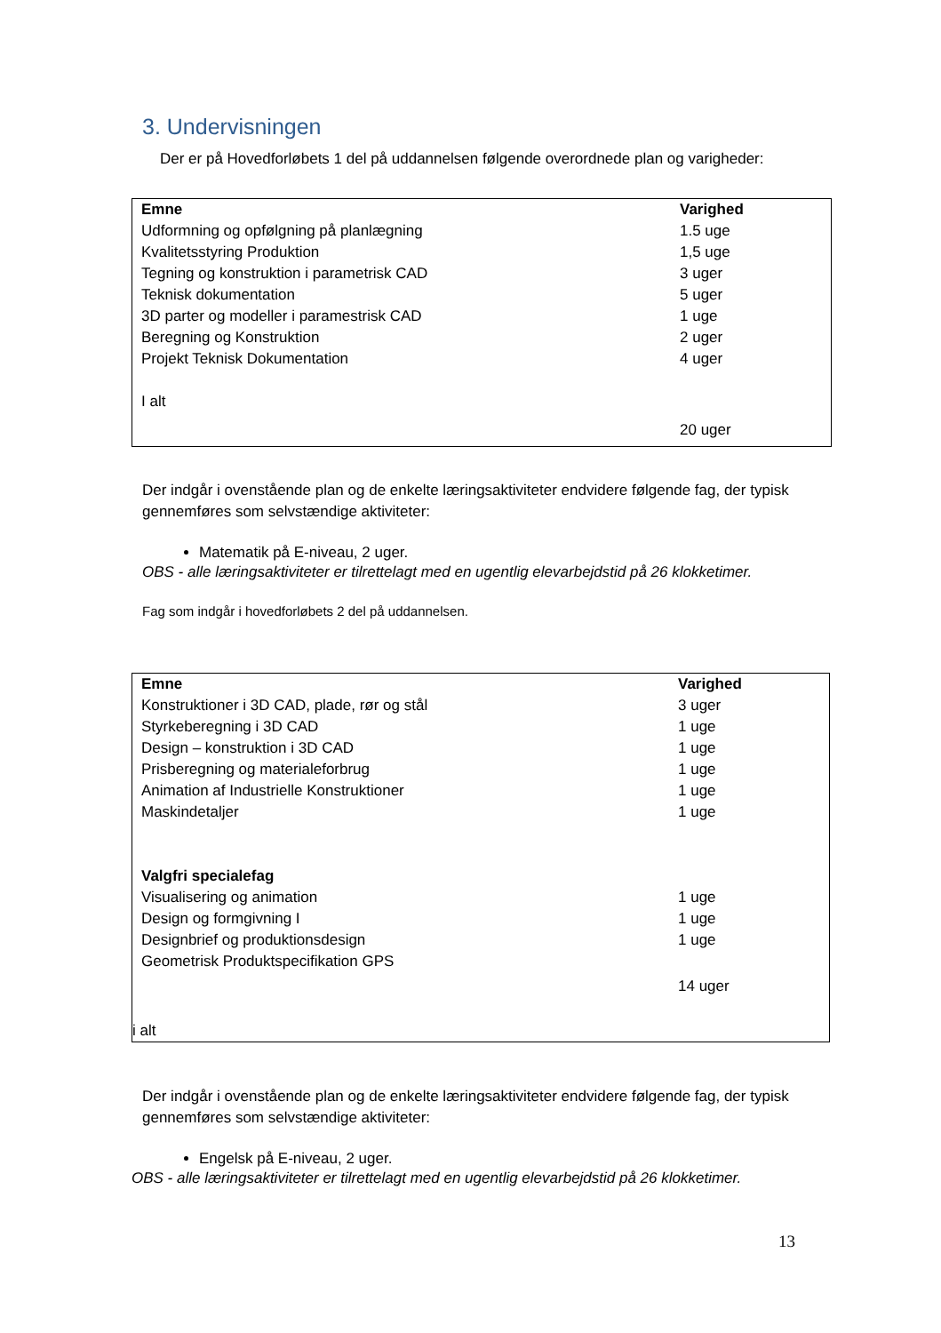3. Undervisningen
Der er på Hovedforløbets 1 del på uddannelsen følgende overordnede plan og varigheder:
| Emne | Varighed |
| --- | --- |
| Udformning og opfølgning på planlægning | 1.5 uge |
| Kvalitetsstyring Produktion | 1,5 uge |
| Tegning og konstruktion i parametrisk CAD | 3 uger |
| Teknisk dokumentation | 5 uger |
| 3D parter og modeller i paramestrisk CAD | 1 uge |
| Beregning og Konstruktion | 2 uger |
| Projekt Teknisk Dokumentation | 4 uger |
| I alt | |
| | 20 uger |
Der indgår i ovenstående plan og de enkelte læringsaktiviteter endvidere følgende fag, der typisk gennemføres som selvstændige aktiviteter:
Matematik på E-niveau, 2 uger.
OBS - alle læringsaktiviteter er tilrettelagt med en ugentlig elevarbejdstid på 26 klokketimer.
Fag som indgår i hovedforløbets 2 del på uddannelsen.
| Emne | Varighed |
| --- | --- |
| Konstruktioner i 3D CAD, plade, rør og stål | 3 uger |
| Styrkeberegning i 3D CAD | 1 uge |
| Design – konstruktion i 3D CAD | 1 uge |
| Prisberegning og materialeforbrug | 1 uge |
| Animation af Industrielle Konstruktioner | 1 uge |
| Maskindetaljer | 1 uge |
| Valgfri specialefag | |
| Visualisering og animation | 1 uge |
| Design og formgivning I | 1 uge |
| Designbrief og produktionsdesign | 1 uge |
| Geometrisk Produktspecifikation GPS | |
| | 14 uger |
| i alt | |
Der indgår i ovenstående plan og de enkelte læringsaktiviteter endvidere følgende fag, der typisk gennemføres som selvstændige aktiviteter:
Engelsk på E-niveau, 2 uger.
OBS - alle læringsaktiviteter er tilrettelagt med en ugentlig elevarbejdstid på 26 klokketimer.
13